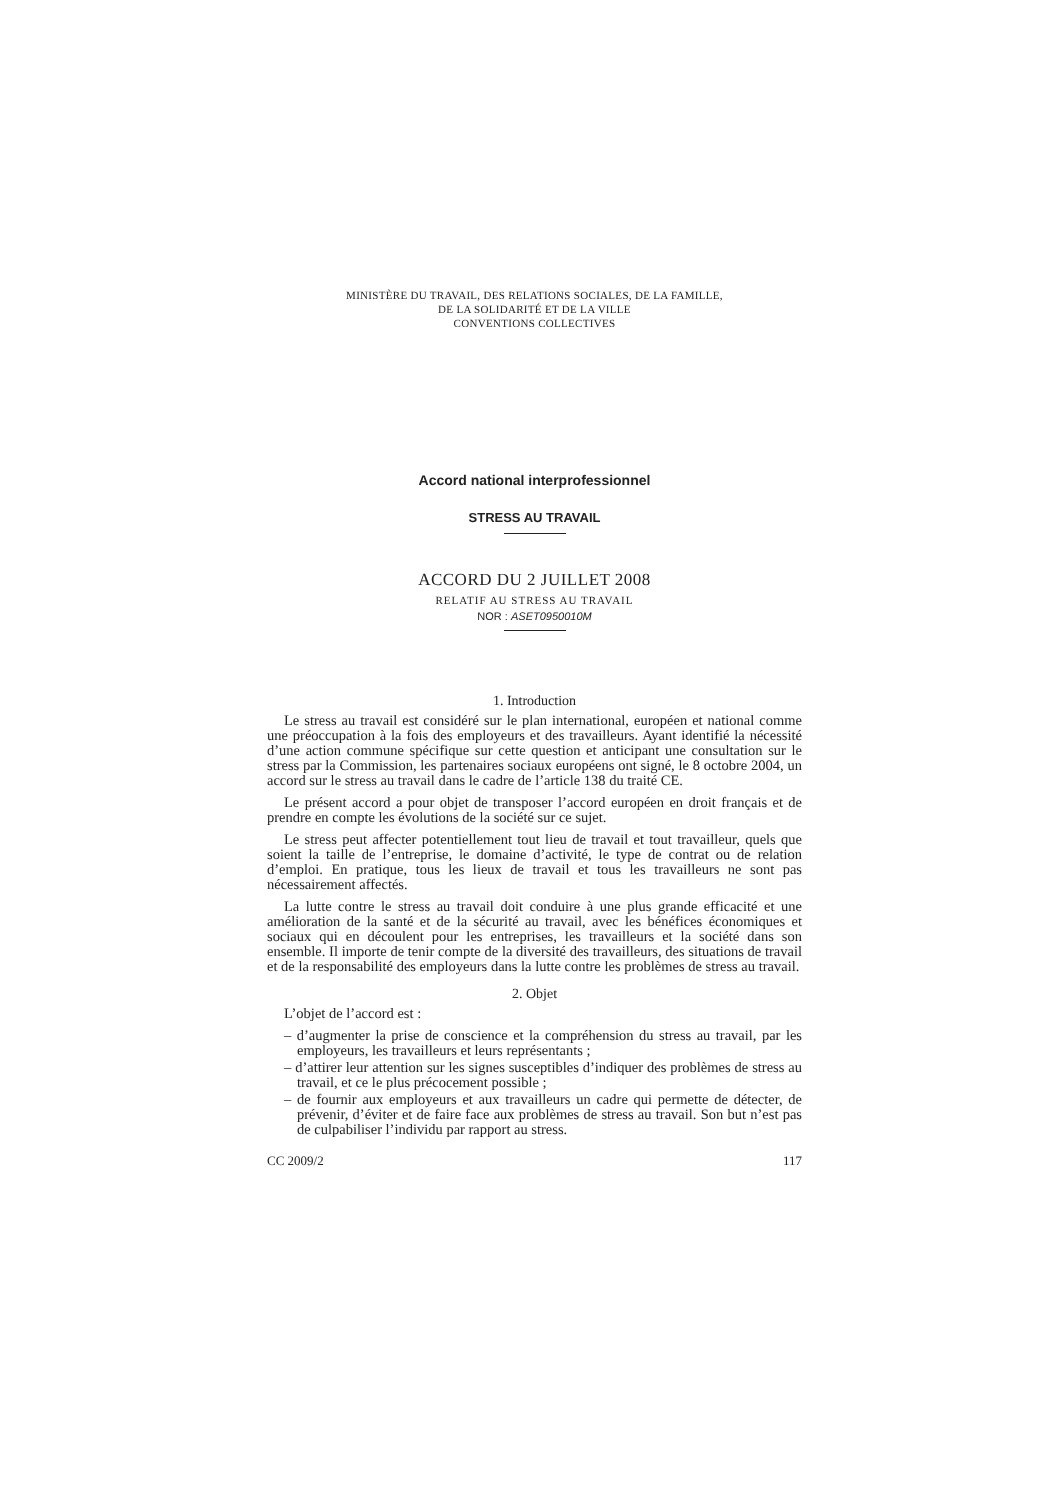MINISTÈRE DU TRAVAIL, DES RELATIONS SOCIALES, DE LA FAMILLE,
DE LA SOLIDARITÉ ET DE LA VILLE
CONVENTIONS COLLECTIVES
Accord national interprofessionnel
STRESS AU TRAVAIL
ACCORD DU 2 JUILLET 2008
RELATIF AU STRESS AU TRAVAIL
NOR : ASET0950010M
1. Introduction
Le stress au travail est considéré sur le plan international, européen et national comme une préoccupation à la fois des employeurs et des travailleurs. Ayant identifié la nécessité d’une action commune spécifique sur cette question et anticipant une consultation sur le stress par la Commission, les partenaires sociaux européens ont signé, le 8 octobre 2004, un accord sur le stress au travail dans le cadre de l’article 138 du traité CE.
Le présent accord a pour objet de transposer l’accord européen en droit français et de prendre en compte les évolutions de la société sur ce sujet.
Le stress peut affecter potentiellement tout lieu de travail et tout travailleur, quels que soient la taille de l’entreprise, le domaine d’activité, le type de contrat ou de relation d’emploi. En pratique, tous les lieux de travail et tous les travailleurs ne sont pas nécessairement affectés.
La lutte contre le stress au travail doit conduire à une plus grande efficacité et une amélioration de la santé et de la sécurité au travail, avec les bénéfices économiques et sociaux qui en découlent pour les entreprises, les travailleurs et la société dans son ensemble. Il importe de tenir compte de la diversité des travailleurs, des situations de travail et de la responsabilité des employeurs dans la lutte contre les problèmes de stress au travail.
2. Objet
L’objet de l’accord est :
– d’augmenter la prise de conscience et la compréhension du stress au travail, par les employeurs, les travailleurs et leurs représentants ;
– d’attirer leur attention sur les signes susceptibles d’indiquer des problèmes de stress au travail, et ce le plus précocement possible ;
– de fournir aux employeurs et aux travailleurs un cadre qui permette de détecter, de prévenir, d’éviter et de faire face aux problèmes de stress au travail. Son but n’est pas de culpabiliser l’individu par rapport au stress.
CC 2009/2 117